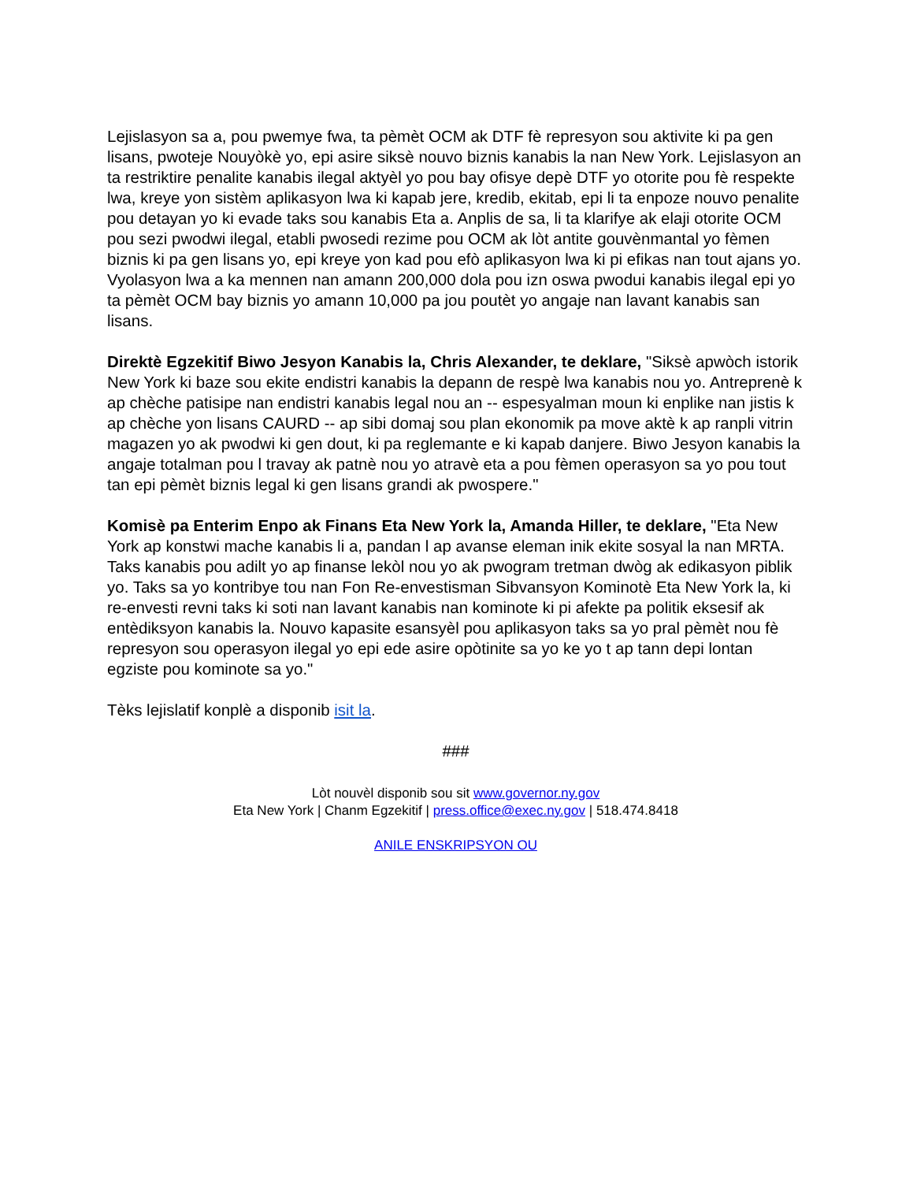Lejislasyon sa a, pou pwemye fwa, ta pèmèt OCM ak DTF fè represyon sou aktivite ki pa gen lisans, pwoteje Nouyòkè yo, epi asire siksè nouvo biznis kanabis la nan New York. Lejislasyon an ta restriktire penalite kanabis ilegal aktyèl yo pou bay ofisye depè DTF yo otorite pou fè respekte lwa, kreye yon sistèm aplikasyon lwa ki kapab jere, kredib, ekitab, epi li ta enpoze nouvo penalite pou detayan yo ki evade taks sou kanabis Eta a. Anplis de sa, li ta klarifye ak elaji otorite OCM pou sezi pwodwi ilegal, etabli pwosedi rezime pou OCM ak lòt antite gouvènmantal yo fèmen biznis ki pa gen lisans yo, epi kreye yon kad pou efò aplikasyon lwa ki pi efikas nan tout ajans yo. Vyolasyon lwa a ka mennen nan amann 200,000 dola pou izn oswa pwodui kanabis ilegal epi yo ta pèmèt OCM bay biznis yo amann 10,000 pa jou poutèt yo angaje nan lavant kanabis san lisans.
Direktè Egzekitif Biwo Jesyon Kanabis la, Chris Alexander, te deklare, "Siksè apwòch istorik New York ki baze sou ekite endistri kanabis la depann de respè lwa kanabis nou yo. Antreprenè k ap chèche patisipe nan endistri kanabis legal nou an -- espesyalman moun ki enplike nan jistis k ap chèche yon lisans CAURD -- ap sibi domaj sou plan ekonomik pa move aktè k ap ranpli vitrin magazen yo ak pwodwi ki gen dout, ki pa reglemante e ki kapab danjere. Biwo Jesyon kanabis la angaje totalman pou l travay ak patnè nou yo atravè eta a pou fèmen operasyon sa yo pou tout tan epi pèmèt biznis legal ki gen lisans grandi ak pwospere."
Komisè pa Enterim Enpo ak Finans Eta New York la, Amanda Hiller, te deklare, "Eta New York ap konstwi mache kanabis li a, pandan l ap avanse eleman inik ekite sosyal la nan MRTA. Taks kanabis pou adilt yo ap finanse lekòl nou yo ak pwogram tretman dwòg ak edikasyon piblik yo. Taks sa yo kontribye tou nan Fon Re-envestisman Sibvansyon Kominotè Eta New York la, ki re-envesti revni taks ki soti nan lavant kanabis nan kominote ki pi afekte pa politik eksesif ak entèdiksyon kanabis la. Nouvo kapasite esansyèl pou aplikasyon taks sa yo pral pèmèt nou fè represyon sou operasyon ilegal yo epi ede asire opòtinite sa yo ke yo t ap tann depi lontan egziste pou kominote sa yo."
Tèks lejislatif konplè a disponib isit la.
###
Lòt nouvèl disponib sou sit www.governor.ny.gov
Eta New York | Chanm Egzekitif | press.office@exec.ny.gov | 518.474.8418
ANILE ENSKRIPSYON OU